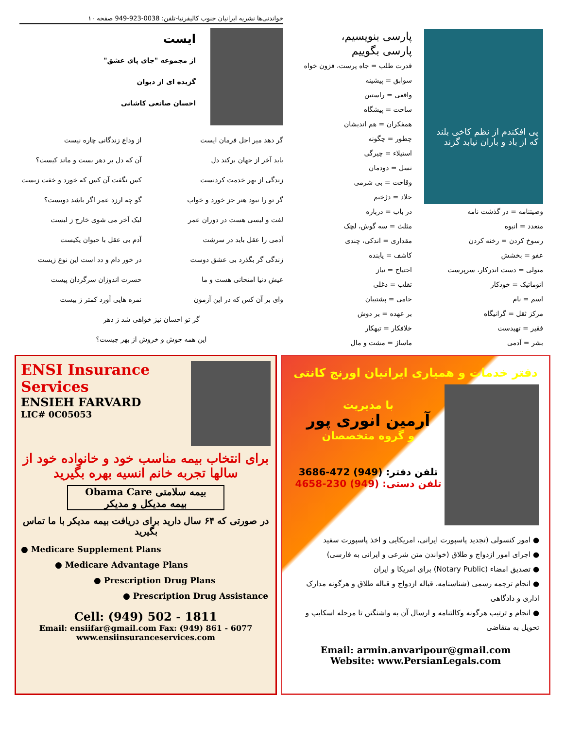خواندنی‌ها نشریه ایرانیان جنوب کالیفرنیا-تلفن: 0038-923-949 صفحه ۱۰
ایست
از مجموعه "جای پای عشق"
گزیده ای از دیوان
احسان صانعی کاشانی
گر دهد میر اجل فرمان ایست
از وداع زندگانی چاره نیست
باید آخر از جهان برکند دل
آن که دل بر دهر بست و ماند کیست؟
زندگی از بهر خدمت کردنست
کس نگفت آن کس که خورد و خفت زیست
گر تو را نبود هنر جز خورد و خواب
گو چه ارزد عمر اگر باشد دویست؟
لفت و لیسی هست در دوران عمر
لیک آخر می شوی خارج ز لیست
آدمی را عقل باید در سرشت
آدم بی عقل با حیوان یکیست
زندگی گر بگذرد بی عشق دوست
در خور دام و دد است این نوع زیست
عیش دنیا امتحانی هست و ما
حسرت اندوزان سرگردان پیست
وای بر آن کس که در این آزمون
نمره هایی آورد کمتر ز بیست
گر تو احسان نیز خواهی شد ز دهر
این همه جوش و خروش از بهر چیست؟
پی افکندم از نظم کاخی بلند که از باد و باران نیابد گزند
وصیتنامه = در گذشت نامه
متعدد = انبوه
رسوخ کردن = رخنه کردن
عفو = بخشش
متولی = دست اندرکار، سرپرست
اتوماتیک = خودکار
اسم = نام
مرکز ثقل = گرانیگاه
فقیر = تهیدست
بشر = آدمی
پارسی بنویسیم،
پارسی بگوییم
قدرت طلب = جاه پرست، فزون خواه
سوابق = پیشینه
واقعی = راستین
ساحت = پیشگاه
همفکران = هم اندیشان
چطور = چگونه
استیلاء = چیرگی
نسل = دودمان
وقاحت = بی شرمی
جلاد = دژخیم
در باب = درباره
مثلث = سه گوش، لچک
مقداری = اندکی، چندی
کاشف = یابنده
احتیاج = نیاز
تقلب = دغلی
حامی = پشتیبان
بر عهده = بر دوش
خلافکار = تبهکار
ماساژ = مشت و مال
ENSI Insurance Services
ENSIEH FARVARD
LIC# 0C05053
برای انتخاب بیمه مناسب خود و خانواده خود از سالها تجربه خانم انسیه بهره بگیرید
Obama Care بیمه سلامتی
بیمه مدیکل و مدیکر
در صورتی که ۶۴ سال دارید برای دریافت بیمه مدیکر با ما تماس بگیرید
● Medicare Supplement Plans
● Medicare Advantage Plans
● Prescription Drug Plans
● Prescription Drug Assistance
Cell: (949) 502 - 1811
Email: ensiifar@gmail.com Fax: (949) 861 - 6077
www.ensiinsuranceservices.com
دفتر خدمات و همیاری ایرانیان اورنج کانتی
با مدیریت
آرمین انوری پور
و گروه متخصصان
تلفن دفتر: (949) 472-3686
تلفن دستی: (949) 230-4658
● امور کنسولی (تجدید پاسپورت ایرانی، امریکایی و اخذ پاسپورت سفید
● اجرای امور ازدواج و طلاق (خواندن متن شرعی و ایرانی به فارسی)
● تصدیق امضاء (Notary Public) برای امریکا و ایران
● انجام ترجمه رسمی (شناسنامه، قباله ازدواج و قباله طلاق و هرگونه مدارک اداری و دادگاهی
● انجام و ترتیب هرگونه وکالتنامه و ارسال آن به واشنگتن تا مرحله اسکایپ و تحویل به متقاضی
Email: armin.anvaripour@gmail.com
Website: www.PersianLegals.com